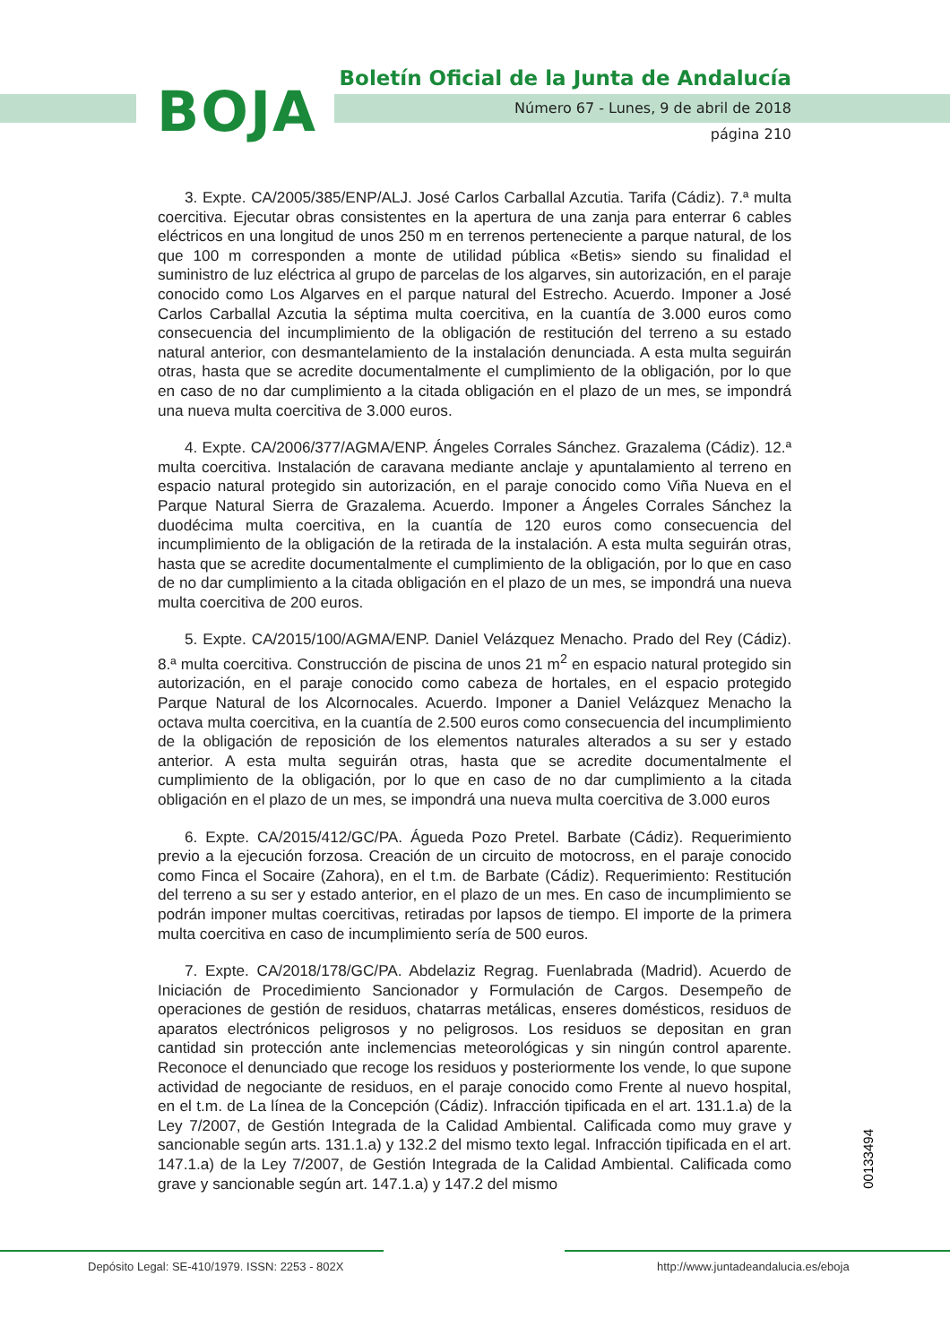BOJA
Boletín Oficial de la Junta de Andalucía
Número 67 - Lunes, 9 de abril de 2018
página 210
3. Expte. CA/2005/385/ENP/ALJ. José Carlos Carballal Azcutia. Tarifa (Cádiz). 7.ª multa coercitiva. Ejecutar obras consistentes en la apertura de una zanja para enterrar 6 cables eléctricos en una longitud de unos 250 m en terrenos perteneciente a parque natural, de los que 100 m corresponden a monte de utilidad pública «Betis» siendo su finalidad el suministro de luz eléctrica al grupo de parcelas de los algarves, sin autorización, en el paraje conocido como Los Algarves en el parque natural del Estrecho. Acuerdo. Imponer a José Carlos Carballal Azcutia la séptima multa coercitiva, en la cuantía de 3.000 euros como consecuencia del incumplimiento de la obligación de restitución del terreno a su estado natural anterior, con desmantelamiento de la instalación denunciada. A esta multa seguirán otras, hasta que se acredite documentalmente el cumplimiento de la obligación, por lo que en caso de no dar cumplimiento a la citada obligación en el plazo de un mes, se impondrá una nueva multa coercitiva de 3.000 euros.
4. Expte. CA/2006/377/AGMA/ENP. Ángeles Corrales Sánchez. Grazalema (Cádiz). 12.ª multa coercitiva. Instalación de caravana mediante anclaje y apuntalamiento al terreno en espacio natural protegido sin autorización, en el paraje conocido como Viña Nueva en el Parque Natural Sierra de Grazalema. Acuerdo. Imponer a Ángeles Corrales Sánchez la duodécima multa coercitiva, en la cuantía de 120 euros como consecuencia del incumplimiento de la obligación de la retirada de la instalación. A esta multa seguirán otras, hasta que se acredite documentalmente el cumplimiento de la obligación, por lo que en caso de no dar cumplimiento a la citada obligación en el plazo de un mes, se impondrá una nueva multa coercitiva de 200 euros.
5. Expte. CA/2015/100/AGMA/ENP. Daniel Velázquez Menacho. Prado del Rey (Cádiz). 8.ª multa coercitiva. Construcción de piscina de unos 21 m<sup>2</sup> en espacio natural protegido sin autorización, en el paraje conocido como cabeza de hortales, en el espacio protegido Parque Natural de los Alcornocales. Acuerdo. Imponer a Daniel Velázquez Menacho la octava multa coercitiva, en la cuantía de 2.500 euros como consecuencia del incumplimiento de la obligación de reposición de los elementos naturales alterados a su ser y estado anterior. A esta multa seguirán otras, hasta que se acredite documentalmente el cumplimiento de la obligación, por lo que en caso de no dar cumplimiento a la citada obligación en el plazo de un mes, se impondrá una nueva multa coercitiva de 3.000 euros
6. Expte. CA/2015/412/GC/PA. Águeda Pozo Pretel. Barbate (Cádiz). Requerimiento previo a la ejecución forzosa. Creación de un circuito de motocross, en el paraje conocido como Finca el Socaire (Zahora), en el t.m. de Barbate (Cádiz). Requerimiento: Restitución del terreno a su ser y estado anterior, en el plazo de un mes. En caso de incumplimiento se podrán imponer multas coercitivas, retiradas por lapsos de tiempo. El importe de la primera multa coercitiva en caso de incumplimiento sería de 500 euros.
7. Expte. CA/2018/178/GC/PA. Abdelaziz Regrag. Fuenlabrada (Madrid). Acuerdo de Iniciación de Procedimiento Sancionador y Formulación de Cargos. Desempeño de operaciones de gestión de residuos, chatarras metálicas, enseres domésticos, residuos de aparatos electrónicos peligrosos y no peligrosos. Los residuos se depositan en gran cantidad sin protección ante inclemencias meteorológicas y sin ningún control aparente. Reconoce el denunciado que recoge los residuos y posteriormente los vende, lo que supone actividad de negociante de residuos, en el paraje conocido como Frente al nuevo hospital, en el t.m. de La línea de la Concepción (Cádiz). Infracción tipificada en el art. 131.1.a) de la Ley 7/2007, de Gestión Integrada de la Calidad Ambiental. Calificada como muy grave y sancionable según arts. 131.1.a) y 132.2 del mismo texto legal. Infracción tipificada en el art. 147.1.a) de la Ley 7/2007, de Gestión Integrada de la Calidad Ambiental. Calificada como grave y sancionable según art. 147.1.a) y 147.2 del mismo
00133494
Depósito Legal: SE-410/1979. ISSN: 2253 - 802X http://www.juntadeandalucia.es/eboja